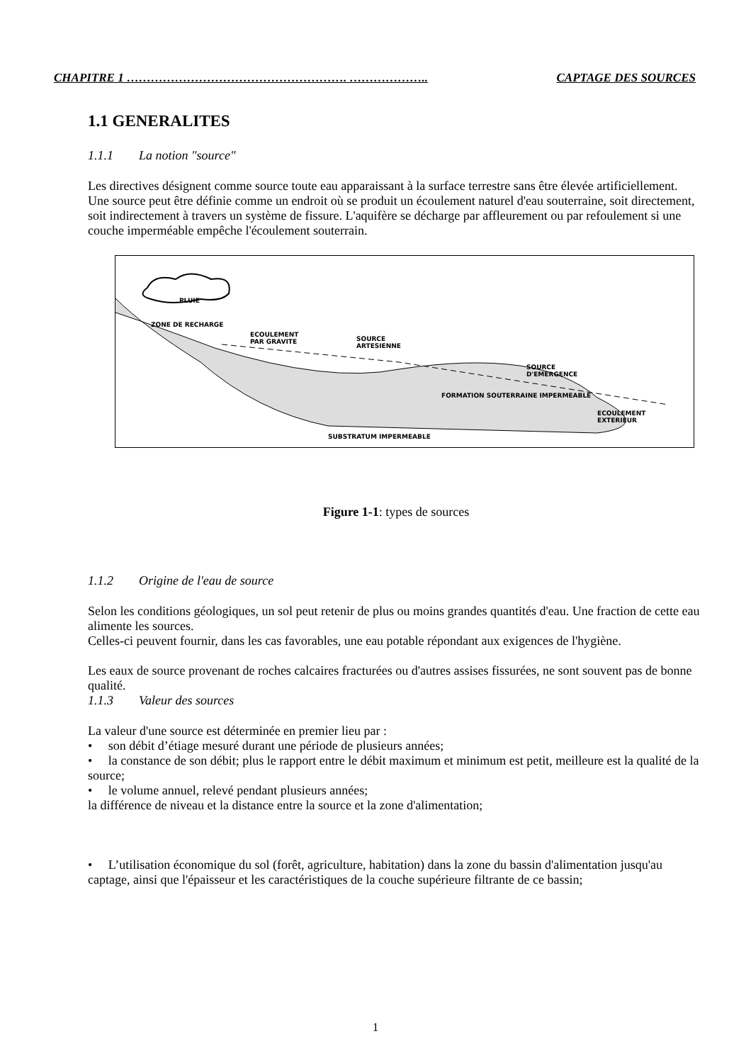CHAPITRE 1 ………………………………………………. ……………….. CAPTAGE DES SOURCES
1.1 GENERALITES
1.1.1 La notion "source"
Les directives désignent comme source toute eau apparaissant à la surface terrestre sans être élevée artificiellement.
Une source peut être définie comme un endroit où se produit un écoulement naturel d'eau souterraine, soit directement, soit indirectement à travers un système de fissure. L'aquifère se décharge par affleurement ou par refoulement si une couche imperméable empêche l'écoulement souterrain.
PLUIE
ZONE DE RECHARGE
ECOULEMENT
PAR GRAVITE
SOURCE
ARTESIENNE
SOURCE
D'EMERGENCE
FORMATION SOUTERRAINE IMPERMEABLE
ECOULEMENT
EXTERIEUR
SUBSTRATUM IMPERMEABLE
Figure 1-1: types de sources
1.1.2 Origine de l'eau de source
Selon les conditions géologiques, un sol peut retenir de plus ou moins grandes quantités d'eau. Une fraction de cette eau alimente les sources.
Celles-ci peuvent fournir, dans les cas favorables, une eau potable répondant aux exigences de l'hygiène.
Les eaux de source provenant de roches calcaires fracturées ou d'autres assises fissurées, ne sont souvent pas de bonne qualité.
1.1.3 Valeur des sources
La valeur d'une source est déterminée en premier lieu par :
• son débit d’étiage mesuré durant une période de plusieurs années;
• la constance de son débit; plus le rapport entre le débit maximum et minimum est petit, meilleure est la qualité de la source;
• le volume annuel, relevé pendant plusieurs années;
la différence de niveau et la distance entre la source et la zone d'alimentation;
• L’utilisation économique du sol (forêt, agriculture, habitation) dans la zone du bassin d'alimentation jusqu'au captage, ainsi que l'épaisseur et les caractéristiques de la couche supérieure filtrante de ce bassin;
1